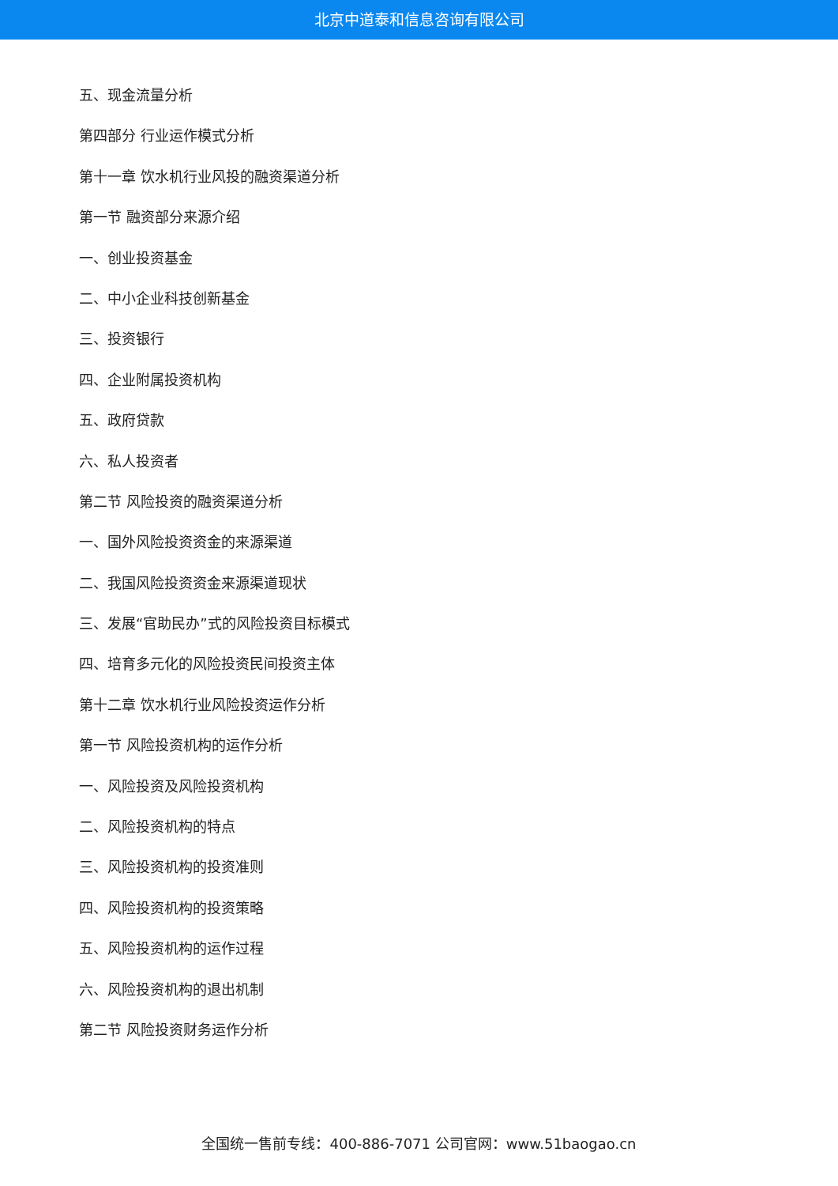北京中道泰和信息咨询有限公司
五、现金流量分析
第四部分 行业运作模式分析
第十一章 饮水机行业风投的融资渠道分析
第一节 融资部分来源介绍
一、创业投资基金
二、中小企业科技创新基金
三、投资银行
四、企业附属投资机构
五、政府贷款
六、私人投资者
第二节 风险投资的融资渠道分析
一、国外风险投资资金的来源渠道
二、我国风险投资资金来源渠道现状
三、发展“官助民办”式的风险投资目标模式
四、培育多元化的风险投资民间投资主体
第十二章 饮水机行业风险投资运作分析
第一节 风险投资机构的运作分析
一、风险投资及风险投资机构
二、风险投资机构的特点
三、风险投资机构的投资准则
四、风险投资机构的投资策略
五、风险投资机构的运作过程
六、风险投资机构的退出机制
第二节 风险投资财务运作分析
全国统一售前专线：400-886-7071 公司官网：www.51baogao.cn